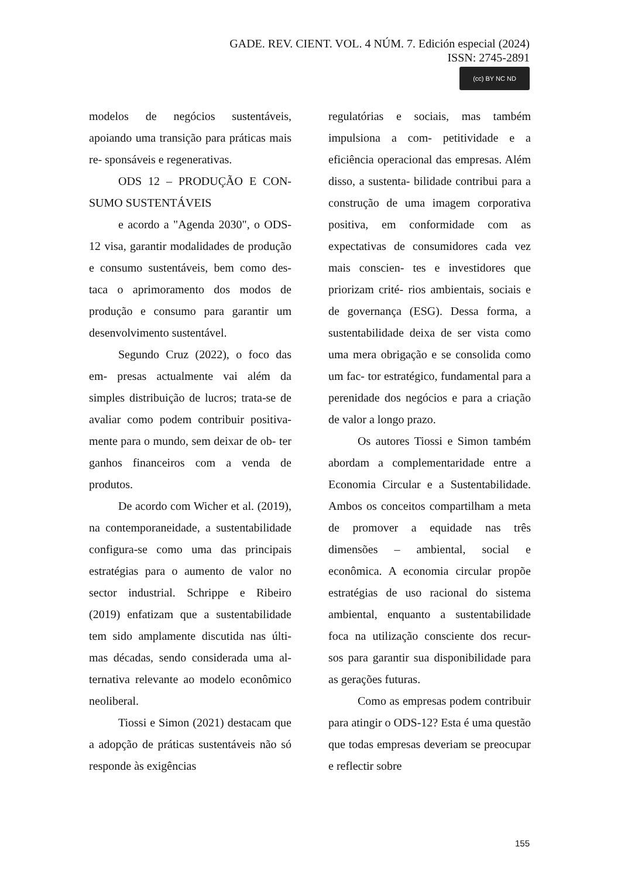GADE. REV. CIENT. VOL. 4 NÚM. 7. Edición especial (2024)
ISSN: 2745-2891
(cc) BY NC ND
modelos de negócios sustentáveis, apoiando uma transição para práticas mais re- sponsáveis e regenerativas.
ODS 12 – PRODUÇÃO E CON- SUMO SUSTENTÁVEIS
e acordo a "Agenda 2030", o ODS-12 visa, garantir modalidades de produção e consumo sustentáveis, bem como des- taca o aprimoramento dos modos de produção e consumo para garantir um desenvolvimento sustentável.
Segundo Cruz (2022), o foco das em- presas actualmente vai além da simples distribuição de lucros; trata-se de avaliar como podem contribuir positiva- mente para o mundo, sem deixar de ob- ter ganhos financeiros com a venda de produtos.
De acordo com Wicher et al. (2019), na contemporaneidade, a sustentabilidade configura-se como uma das principais estratégias para o aumento de valor no sector industrial. Schrippe e Ribeiro (2019) enfatizam que a sustentabilidade tem sido amplamente discutida nas últi- mas décadas, sendo considerada uma al- ternativa relevante ao modelo econômico neoliberal.
Tiossi e Simon (2021) destacam que a adopção de práticas sustentáveis não só responde às exigências
regulatórias e sociais, mas também impulsiona a com- petitividade e a eficiência operacional das empresas. Além disso, a sustenta- bilidade contribui para a construção de uma imagem corporativa positiva, em conformidade com as expectativas de consumidores cada vez mais conscien- tes e investidores que priorizam crité- rios ambientais, sociais e de governança (ESG). Dessa forma, a sustentabilidade deixa de ser vista como uma mera obrigação e se consolida como um fac- tor estratégico, fundamental para a perenidade dos negócios e para a criação de valor a longo prazo.
Os autores Tiossi e Simon também abordam a complementaridade entre a Economia Circular e a Sustentabilidade. Ambos os conceitos compartilham a meta de promover a equidade nas três dimensões – ambiental, social e econômica. A economia circular propõe estratégias de uso racional do sistema ambiental, enquanto a sustentabilidade foca na utilização consciente dos recur- sos para garantir sua disponibilidade para as gerações futuras.
Como as empresas podem contribuir para atingir o ODS-12? Esta é uma questão que todas empresas deveriam se preocupar e reflectir sobre
155